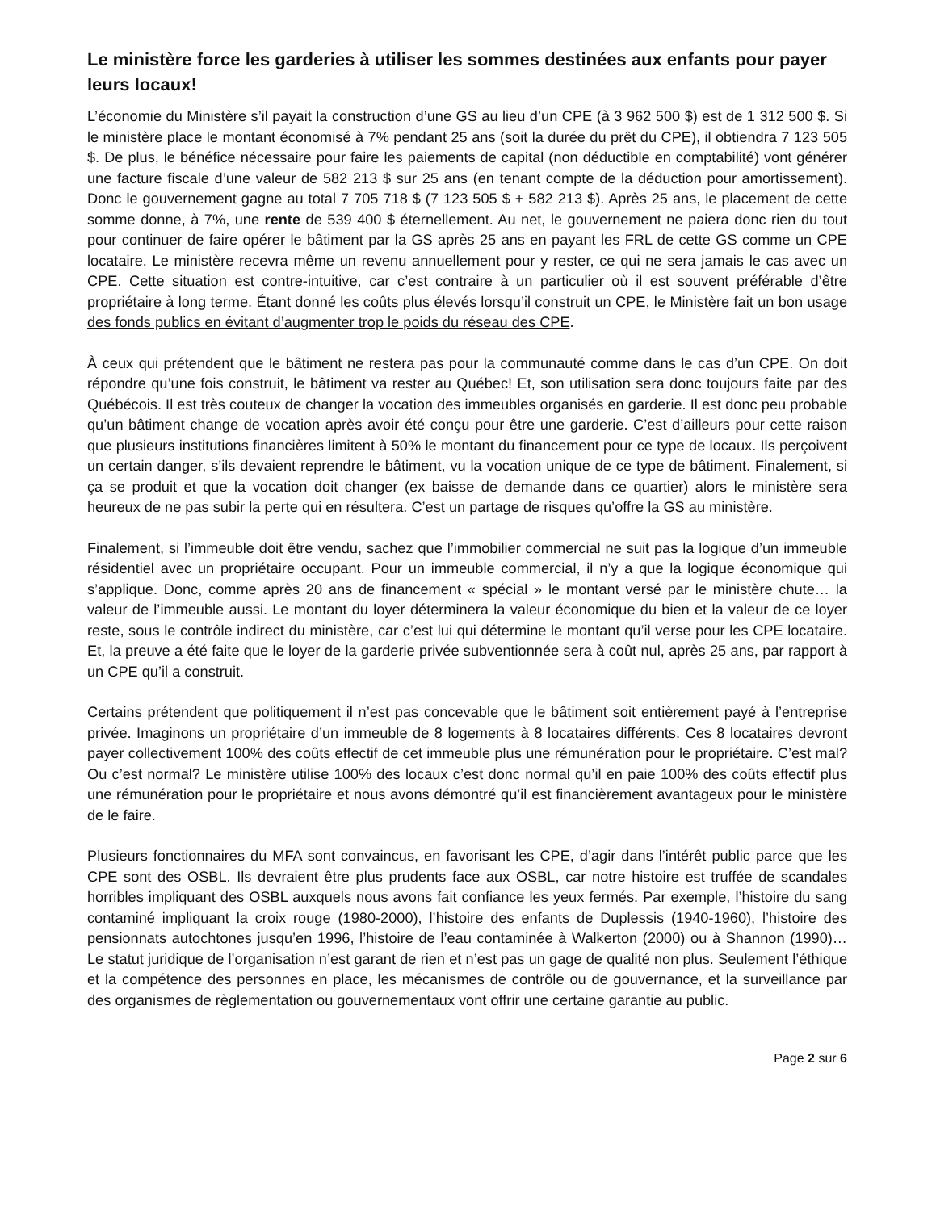Le ministère force les garderies à utiliser les sommes destinées aux enfants pour payer leurs locaux!
L’économie du Ministère s’il payait la construction d’une GS au lieu d’un CPE (à 3 962 500 $) est de 1 312 500 $. Si le ministère place le montant économisé à 7% pendant 25 ans (soit la durée du prêt du CPE), il obtiendra 7 123 505 $. De plus, le bénéfice nécessaire pour faire les paiements de capital (non déductible en comptabilité) vont générer une facture fiscale d’une valeur de 582 213 $ sur 25 ans (en tenant compte de la déduction pour amortissement). Donc le gouvernement gagne au total 7 705 718 $ (7 123 505 $ + 582 213 $). Après 25 ans, le placement de cette somme donne, à 7%, une rente de 539 400 $ éternellement. Au net, le gouvernement ne paiera donc rien du tout pour continuer de faire opérer le bâtiment par la GS après 25 ans en payant les FRL de cette GS comme un CPE locataire. Le ministère recevra même un revenu annuellement pour y rester, ce qui ne sera jamais le cas avec un CPE. Cette situation est contre-intuitive, car c’est contraire à un particulier où il est souvent préférable d’être propriétaire à long terme. Étant donné les coûts plus élevés lorsqu’il construit un CPE, le Ministère fait un bon usage des fonds publics en évitant d’augmenter trop le poids du réseau des CPE.
À ceux qui prétendent que le bâtiment ne restera pas pour la communauté comme dans le cas d’un CPE. On doit répondre qu’une fois construit, le bâtiment va rester au Québec! Et, son utilisation sera donc toujours faite par des Québécois. Il est très couteux de changer la vocation des immeubles organisés en garderie. Il est donc peu probable qu’un bâtiment change de vocation après avoir été conçu pour être une garderie. C’est d’ailleurs pour cette raison que plusieurs institutions financières limitent à 50% le montant du financement pour ce type de locaux. Ils perçoivent un certain danger, s’ils devaient reprendre le bâtiment, vu la vocation unique de ce type de bâtiment. Finalement, si ça se produit et que la vocation doit changer (ex baisse de demande dans ce quartier) alors le ministère sera heureux de ne pas subir la perte qui en résultera. C’est un partage de risques qu’offre la GS au ministère.
Finalement, si l’immeuble doit être vendu, sachez que l’immobilier commercial ne suit pas la logique d’un immeuble résidentiel avec un propriétaire occupant. Pour un immeuble commercial, il n’y a que la logique économique qui s’applique. Donc, comme après 20 ans de financement « spécial » le montant versé par le ministère chute… la valeur de l’immeuble aussi. Le montant du loyer déterminera la valeur économique du bien et la valeur de ce loyer reste, sous le contrôle indirect du ministère, car c’est lui qui détermine le montant qu’il verse pour les CPE locataire. Et, la preuve a été faite que le loyer de la garderie privée subventionnée sera à coût nul, après 25 ans, par rapport à un CPE qu’il a construit.
Certains prétendent que politiquement il n’est pas concevable que le bâtiment soit entièrement payé à l’entreprise privée. Imaginons un propriétaire d’un immeuble de 8 logements à 8 locataires différents. Ces 8 locataires devront payer collectivement 100% des coûts effectif de cet immeuble plus une rémunération pour le propriétaire. C’est mal? Ou c’est normal? Le ministère utilise 100% des locaux c’est donc normal qu’il en paie 100% des coûts effectif plus une rémunération pour le propriétaire et nous avons démontré qu’il est financièrement avantageux pour le ministère de le faire.
Plusieurs fonctionnaires du MFA sont convaincus, en favorisant les CPE, d’agir dans l’intérêt public parce que les CPE sont des OSBL. Ils devraient être plus prudents face aux OSBL, car notre histoire est truffée de scandales horribles impliquant des OSBL auxquels nous avons fait confiance les yeux fermés. Par exemple, l’histoire du sang contaminé impliquant la croix rouge (1980-2000), l’histoire des enfants de Duplessis (1940-1960), l’histoire des pensionnats autochtones jusqu’en 1996, l’histoire de l’eau contaminée à Walkerton (2000) ou à Shannon (1990)… Le statut juridique de l’organisation n’est garant de rien et n’est pas un gage de qualité non plus. Seulement l’éthique et la compétence des personnes en place, les mécanismes de contrôle ou de gouvernance, et la surveillance par des organismes de règlementation ou gouvernementaux vont offrir une certaine garantie au public.
Page 2 sur 6